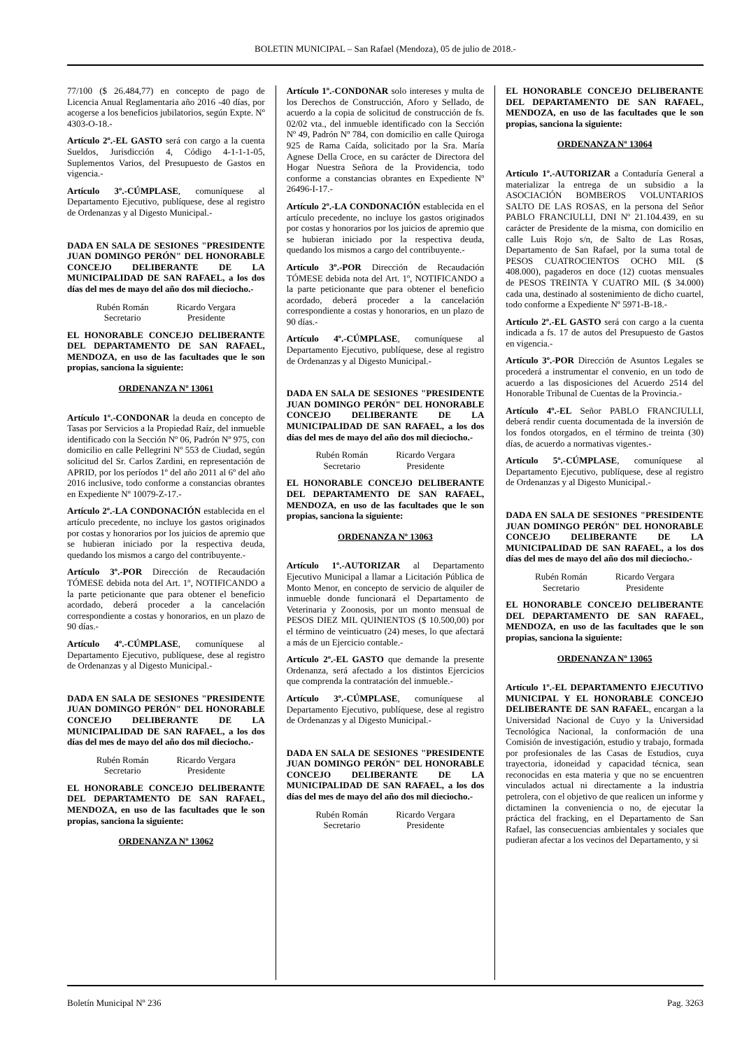BOLETIN MUNICIPAL – San Rafael (Mendoza), 05 de julio de 2018.-
77/100 ($ 26.484,77) en concepto de pago de Licencia Anual Reglamentaria año 2016 -40 días, por acogerse a los beneficios jubilatorios, según Expte. Nº 4303-O-18.-
Artículo 2º.-EL GASTO será con cargo a la cuenta Sueldos, Jurisdicción 4, Código 4-1-1-1-05, Suplementos Varios, del Presupuesto de Gastos en vigencia.-
Artículo 3º.-CÚMPLASE, comuníquese al Departamento Ejecutivo, publíquese, dese al registro de Ordenanzas y al Digesto Municipal.-
DADA EN SALA DE SESIONES "PRESIDENTE JUAN DOMINGO PERÓN" DEL HONORABLE CONCEJO DELIBERANTE DE LA MUNICIPALIDAD DE SAN RAFAEL, a los dos días del mes de mayo del año dos mil dieciocho.-
Rubén Román
Secretario
Ricardo Vergara
Presidente
EL HONORABLE CONCEJO DELIBERANTE DEL DEPARTAMENTO DE SAN RAFAEL, MENDOZA, en uso de las facultades que le son propias, sanciona la siguiente:
ORDENANZA Nº 13061
Artículo 1º.-CONDONAR la deuda en concepto de Tasas por Servicios a la Propiedad Raíz, del inmueble identificado con la Sección Nº 06, Padrón Nº 975, con domicilio en calle Pellegrini Nº 553 de Ciudad, según solicitud del Sr. Carlos Zardini, en representación de APRID, por los períodos 1º del año 2011 al 6º del año 2016 inclusive, todo conforme a constancias obrantes en Expediente Nº 10079-Z-17.-
Artículo 2º.-LA CONDONACIÓN establecida en el artículo precedente, no incluye los gastos originados por costas y honorarios por los juicios de apremio que se hubieran iniciado por la respectiva deuda, quedando los mismos a cargo del contribuyente.-
Artículo 3º.-POR Dirección de Recaudación TÓMESE debida nota del Art. 1º, NOTIFICANDO a la parte peticionante que para obtener el beneficio acordado, deberá proceder a la cancelación correspondiente a costas y honorarios, en un plazo de 90 días.-
Artículo 4º.-CÚMPLASE, comuníquese al Departamento Ejecutivo, publíquese, dese al registro de Ordenanzas y al Digesto Municipal.-
DADA EN SALA DE SESIONES "PRESIDENTE JUAN DOMINGO PERÓN" DEL HONORABLE CONCEJO DELIBERANTE DE LA MUNICIPALIDAD DE SAN RAFAEL, a los dos días del mes de mayo del año dos mil dieciocho.-
Rubén Román
Secretario
Ricardo Vergara
Presidente
EL HONORABLE CONCEJO DELIBERANTE DEL DEPARTAMENTO DE SAN RAFAEL, MENDOZA, en uso de las facultades que le son propias, sanciona la siguiente:
ORDENANZA Nº 13062
Artículo 1º.-CONDONAR solo intereses y multa de los Derechos de Construcción, Aforo y Sellado, de acuerdo a la copia de solicitud de construcción de fs. 02/02 vta., del inmueble identificado con la Sección Nº 49, Padrón Nº 784, con domicilio en calle Quiroga 925 de Rama Caída, solicitado por la Sra. María Agnese Della Croce, en su carácter de Directora del Hogar Nuestra Señora de la Providencia, todo conforme a constancias obrantes en Expediente Nº 26496-I-17.-
Artículo 2º.-LA CONDONACIÓN establecida en el artículo precedente, no incluye los gastos originados por costas y honorarios por los juicios de apremio que se hubieran iniciado por la respectiva deuda, quedando los mismos a cargo del contribuyente.-
Artículo 3º.-POR Dirección de Recaudación TÓMESE debida nota del Art. 1º, NOTIFICANDO a la parte peticionante que para obtener el beneficio acordado, deberá proceder a la cancelación correspondiente a costas y honorarios, en un plazo de 90 días.-
Artículo 4º.-CÚMPLASE, comuníquese al Departamento Ejecutivo, publíquese, dese al registro de Ordenanzas y al Digesto Municipal.-
DADA EN SALA DE SESIONES "PRESIDENTE JUAN DOMINGO PERÓN" DEL HONORABLE CONCEJO DELIBERANTE DE LA MUNICIPALIDAD DE SAN RAFAEL, a los dos días del mes de mayo del año dos mil dieciocho.-
Rubén Román
Secretario
Ricardo Vergara
Presidente
EL HONORABLE CONCEJO DELIBERANTE DEL DEPARTAMENTO DE SAN RAFAEL, MENDOZA, en uso de las facultades que le son propias, sanciona la siguiente:
ORDENANZA Nº 13063
Artículo 1º.-AUTORIZAR al Departamento Ejecutivo Municipal a llamar a Licitación Pública de Monto Menor, en concepto de servicio de alquiler de inmueble donde funcionará el Departamento de Veterinaria y Zoonosis, por un monto mensual de PESOS DIEZ MIL QUINIENTOS ($ 10.500,00) por el término de veinticuatro (24) meses, lo que afectará a más de un Ejercicio contable.-
Artículo 2º.-EL GASTO que demande la presente Ordenanza, será afectado a los distintos Ejercicios que comprenda la contratación del inmueble.-
Artículo 3º.-CÚMPLASE, comuníquese al Departamento Ejecutivo, publíquese, dese al registro de Ordenanzas y al Digesto Municipal.-
DADA EN SALA DE SESIONES "PRESIDENTE JUAN DOMINGO PERÓN" DEL HONORABLE CONCEJO DELIBERANTE DE LA MUNICIPALIDAD DE SAN RAFAEL, a los dos días del mes de mayo del año dos mil dieciocho.-
Rubén Román
Secretario
Ricardo Vergara
Presidente
EL HONORABLE CONCEJO DELIBERANTE DEL DEPARTAMENTO DE SAN RAFAEL, MENDOZA, en uso de las facultades que le son propias, sanciona la siguiente:
ORDENANZA Nº 13064
Artículo 1º.-AUTORIZAR a Contaduría General a materializar la entrega de un subsidio a la ASOCIACIÓN BOMBEROS VOLUNTARIOS SALTO DE LAS ROSAS, en la persona del Señor PABLO FRANCIULLI, DNI Nº 21.104.439, en su carácter de Presidente de la misma, con domicilio en calle Luis Rojo s/n, de Salto de Las Rosas, Departamento de San Rafael, por la suma total de PESOS CUATROCIENTOS OCHO MIL ($ 408.000), pagaderos en doce (12) cuotas mensuales de PESOS TREINTA Y CUATRO MIL ($ 34.000) cada una, destinado al sostenimiento de dicho cuartel, todo conforme a Expediente Nº 5971-B-18.-
Artículo 2º.-EL GASTO será con cargo a la cuenta indicada a fs. 17 de autos del Presupuesto de Gastos en vigencia.-
Artículo 3º.-POR Dirección de Asuntos Legales se procederá a instrumentar el convenio, en un todo de acuerdo a las disposiciones del Acuerdo 2514 del Honorable Tribunal de Cuentas de la Provincia.-
Artículo 4º.-EL Señor PABLO FRANCIULLI, deberá rendir cuenta documentada de la inversión de los fondos otorgados, en el término de treinta (30) días, de acuerdo a normativas vigentes.-
Artículo 5º.-CÚMPLASE, comuníquese al Departamento Ejecutivo, publíquese, dese al registro de Ordenanzas y al Digesto Municipal.-
DADA EN SALA DE SESIONES "PRESIDENTE JUAN DOMINGO PERÓN" DEL HONORABLE CONCEJO DELIBERANTE DE LA MUNICIPALIDAD DE SAN RAFAEL, a los dos días del mes de mayo del año dos mil dieciocho.-
Rubén Román
Secretario
Ricardo Vergara
Presidente
EL HONORABLE CONCEJO DELIBERANTE DEL DEPARTAMENTO DE SAN RAFAEL, MENDOZA, en uso de las facultades que le son propias, sanciona la siguiente:
ORDENANZA Nº 13065
Artículo 1º.-EL DEPARTAMENTO EJECUTIVO MUNICIPAL Y EL HONORABLE CONCEJO DELIBERANTE DE SAN RAFAEL, encargan a la Universidad Nacional de Cuyo y la Universidad Tecnológica Nacional, la conformación de una Comisión de investigación, estudio y trabajo, formada por profesionales de las Casas de Estudios, cuya trayectoria, idoneidad y capacidad técnica, sean reconocidas en esta materia y que no se encuentren vinculados actual ni directamente a la industria petrolera, con el objetivo de que realicen un informe y dictaminen la conveniencia o no, de ejecutar la práctica del fracking, en el Departamento de San Rafael, las consecuencias ambientales y sociales que pudieran afectar a los vecinos del Departamento, y si
Boletín Municipal Nº 236 Pag. 3263